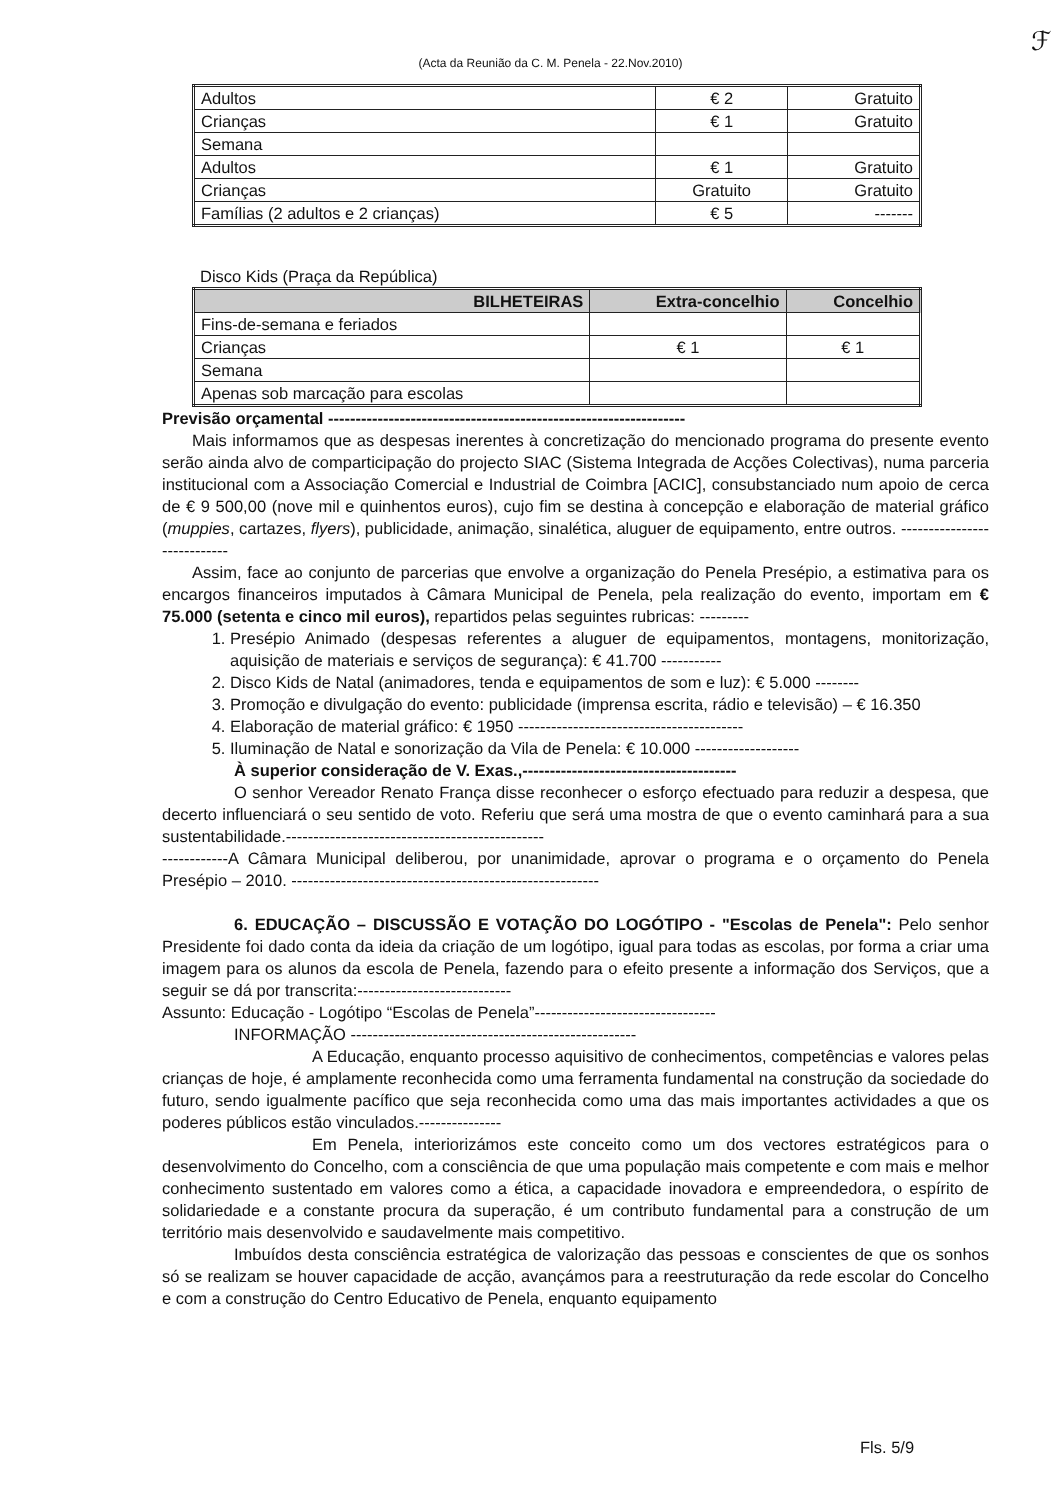(Acta da Reunião da C. M. Penela - 22.Nov.2010)
ℱ
| Adultos | € 2 | Gratuito |
| Crianças | € 1 | Gratuito |
| Semana | | |
| Adultos | € 1 | Gratuito |
| Crianças | Gratuito | Gratuito |
| Famílias (2 adultos e 2 crianças) | € 5 | ------- |
Disco Kids (Praça da República)
| BILHETEIRAS | Extra-concelhio | Concelhio |
| --- | --- | --- |
| Fins-de-semana e feriados | | |
| Crianças | € 1 | € 1 |
| Semana | | |
| Apenas sob marcação para escolas | | |
Previsão orçamental -----------------------------------------------------------------
Mais informamos que as despesas inerentes à concretização do mencionado programa do presente evento serão ainda alvo de comparticipação do projecto SIAC (Sistema Integrada de Acções Colectivas), numa parceria institucional com a Associação Comercial e Industrial de Coimbra [ACIC], consubstanciado num apoio de cerca de € 9 500,00 (nove mil e quinhentos euros), cujo fim se destina à concepção e elaboração de material gráfico (muppies, cartazes, flyers), publicidade, animação, sinalética, aluguer de equipamento, entre outros. ----------------------------
Assim, face ao conjunto de parcerias que envolve a organização do Penela Presépio, a estimativa para os encargos financeiros imputados à Câmara Municipal de Penela, pela realização do evento, importam em € 75.000 (setenta e cinco mil euros), repartidos pelas seguintes rubricas: ---------
1. Presépio Animado (despesas referentes a aluguer de equipamentos, montagens, monitorização, aquisição de materiais e serviços de segurança): € 41.700 -----------
2. Disco Kids de Natal (animadores, tenda e equipamentos de som e luz): € 5.000 --------
3. Promoção e divulgação do evento: publicidade (imprensa escrita, rádio e televisão) – € 16.350
4. Elaboração de material gráfico: € 1950 -----------------------------------------
5. Iluminação de Natal e sonorização da Vila de Penela: € 10.000 -------------------
À superior consideração de V. Exas.,---------------------------------------
O senhor Vereador Renato França disse reconhecer o esforço efectuado para reduzir a despesa, que decerto influenciará o seu sentido de voto. Referiu que será uma mostra de que o evento caminhará para a sua sustentabilidade.-----------------------------------------------
------------A Câmara Municipal deliberou, por unanimidade, aprovar o programa e o orçamento do Penela Presépio – 2010. --------------------------------------------------------
6. EDUCAÇÃO – DISCUSSÃO E VOTAÇÃO DO LOGÓTIPO - "Escolas de Penela": Pelo senhor Presidente foi dado conta da ideia da criação de um logótipo, igual para todas as escolas, por forma a criar uma imagem para os alunos da escola de Penela, fazendo para o efeito presente a informação dos Serviços, que a seguir se dá por transcrita:----------------------------
Assunto: Educação - Logótipo “Escolas de Penela”---------------------------------
INFORMAÇÃO ----------------------------------------------------
A Educação, enquanto processo aquisitivo de conhecimentos, competências e valores pelas crianças de hoje, é amplamente reconhecida como uma ferramenta fundamental na construção da sociedade do futuro, sendo igualmente pacífico que seja reconhecida como uma das mais importantes actividades a que os poderes públicos estão vinculados.---------------
Em Penela, interiorizámos este conceito como um dos vectores estratégicos para o desenvolvimento do Concelho, com a consciência de que uma população mais competente e com mais e melhor conhecimento sustentado em valores como a ética, a capacidade inovadora e empreendedora, o espírito de solidariedade e a constante procura da superação, é um contributo fundamental para a construção de um território mais desenvolvido e saudavelmente mais competitivo.
Imbuídos desta consciência estratégica de valorização das pessoas e conscientes de que os sonhos só se realizam se houver capacidade de acção, avançámos para a reestruturação da rede escolar do Concelho e com a construção do Centro Educativo de Penela, enquanto equipamento
Fls. 5/9